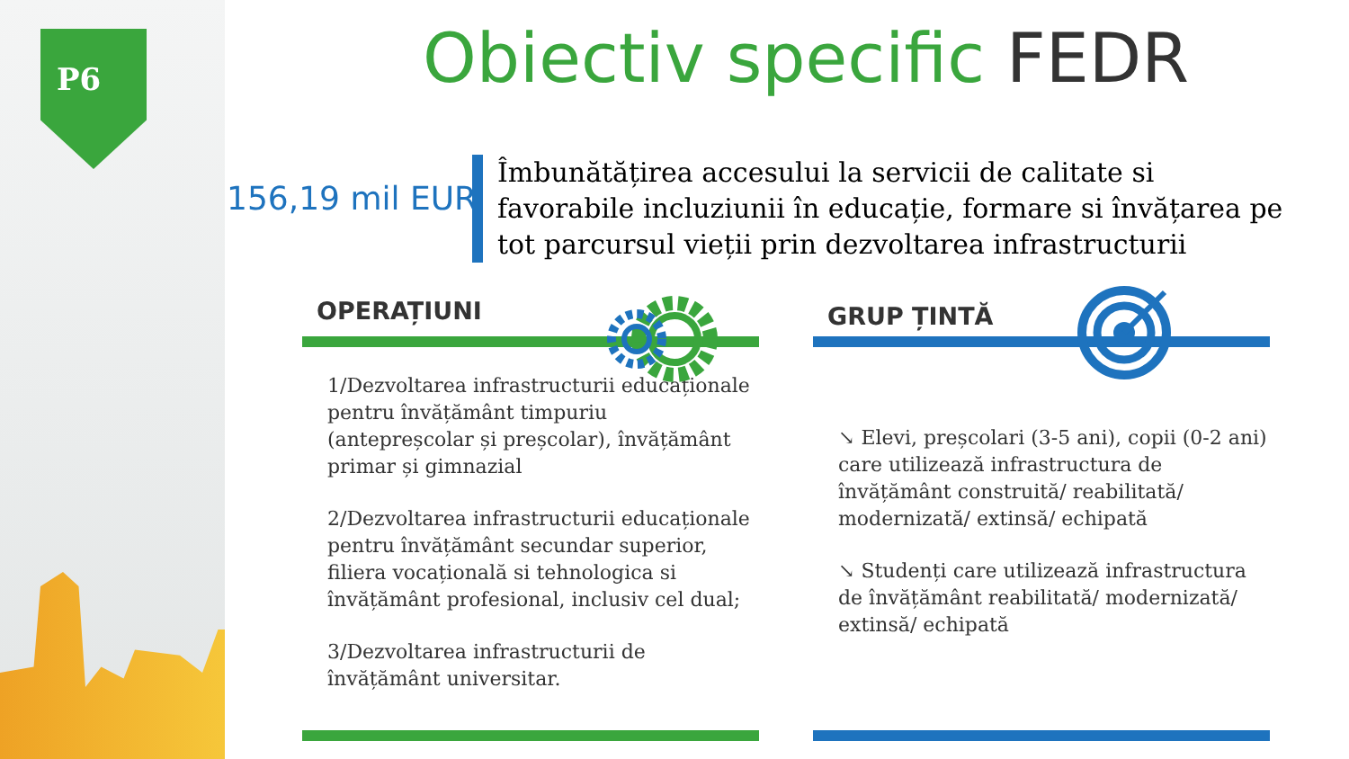P6 Obiectiv specific FEDR
156,19 mil EUR
Îmbunătățirea accesului la servicii de calitate si favorabile incluziunii în educație, formare si învățarea pe tot parcursul vieții prin dezvoltarea infrastructurii
OPERAȚIUNI
1/Dezvoltarea infrastructurii educaționale pentru învățământ timpuriu (antepreșcolar și preșcolar), învățământ primar și gimnazial
2/Dezvoltarea infrastructurii educaționale pentru învățământ secundar superior, filiera vocațională si tehnologica si învățământ profesional, inclusiv cel dual;
3/Dezvoltarea infrastructurii de învățământ universitar.
GRUP ȚINTĂ
↘ Elevi, preșcolari (3-5 ani), copii (0-2 ani) care utilizează infrastructura de învățământ construită/ reabilitată/ modernizată/ extinsă/ echipată
↘ Studenți care utilizează infrastructura de învățământ reabilitată/ modernizată/ extinsă/ echipată